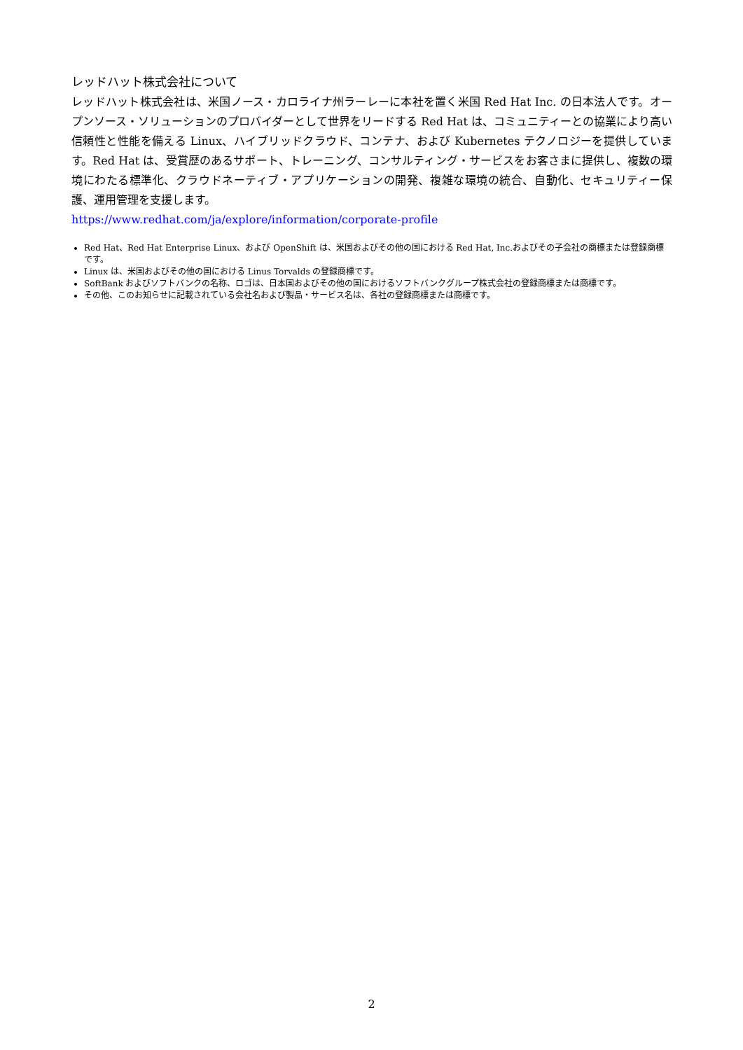レッドハット株式会社について
レッドハット株式会社は、米国ノース・カロライナ州ラーレーに本社を置く米国 Red Hat Inc. の日本法人です。オープンソース・ソリューションのプロバイダーとして世界をリードする Red Hat は、コミュニティーとの協業により高い信頼性と性能を備える Linux、ハイブリッドクラウド、コンテナ、および Kubernetes テクノロジーを提供しています。Red Hat は、受賞歴のあるサポート、トレーニング、コンサルティング・サービスをお客さまに提供し、複数の環境にわたる標準化、クラウドネーティブ・アプリケーションの開発、複雑な環境の統合、自動化、セキュリティー保護、運用管理を支援します。
https://www.redhat.com/ja/explore/information/corporate-profile
Red Hat、Red Hat Enterprise Linux、および OpenShift は、米国およびその他の国における Red Hat, Inc.およびその子会社の商標または登録商標です。
Linux は、米国およびその他の国における Linus Torvalds の登録商標です。
SoftBank およびソフトバンクの名称、ロゴは、日本国およびその他の国におけるソフトバンクグループ株式会社の登録商標または商標です。
その他、このお知らせに記載されている会社名および製品・サービス名は、各社の登録商標または商標です。
2